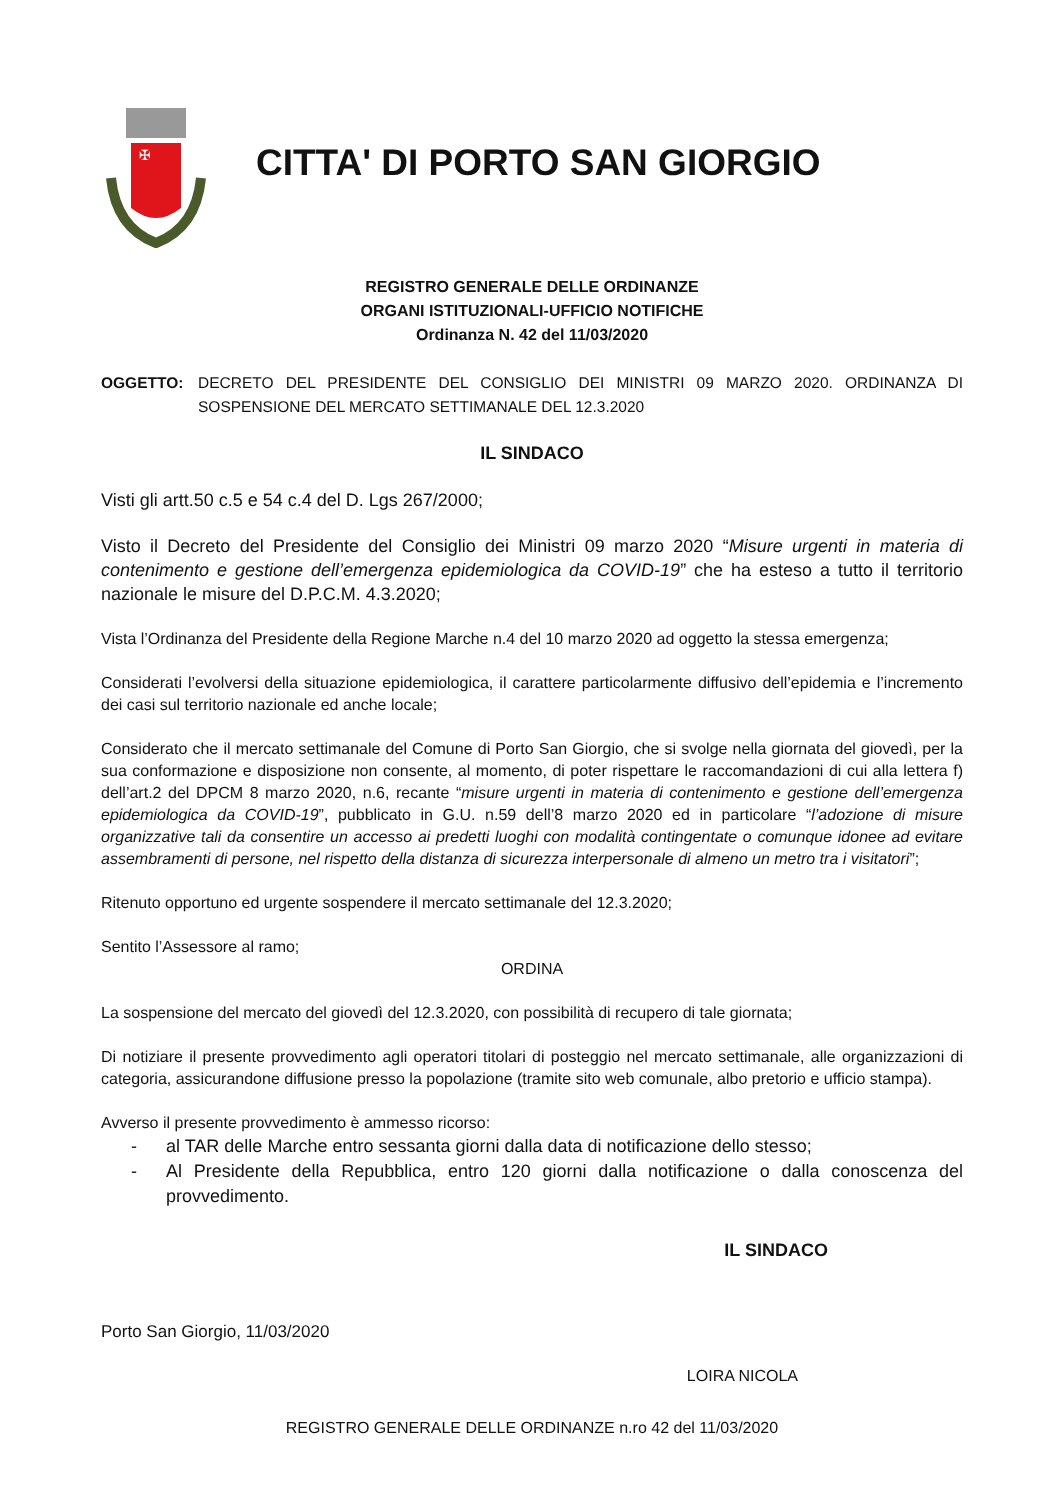✠
CITTA' DI PORTO SAN GIORGIO
REGISTRO GENERALE DELLE ORDINANZE
ORGANI ISTITUZIONALI-UFFICIO NOTIFICHE
Ordinanza N. 42 del 11/03/2020
OGGETTO: DECRETO DEL PRESIDENTE DEL CONSIGLIO DEI MINISTRI 09 MARZO 2020. ORDINANZA DI SOSPENSIONE DEL MERCATO SETTIMANALE DEL 12.3.2020
IL SINDACO
Visti gli artt.50 c.5 e 54 c.4 del D. Lgs 267/2000;
Visto il Decreto del Presidente del Consiglio dei Ministri 09 marzo 2020 “Misure urgenti in materia di contenimento e gestione dell’emergenza epidemiologica da COVID-19” che ha esteso a tutto il territorio nazionale le misure del D.P.C.M. 4.3.2020;
Vista l’Ordinanza del Presidente della Regione Marche n.4 del 10 marzo 2020 ad oggetto la stessa emergenza;
Considerati l’evolversi della situazione epidemiologica, il carattere particolarmente diffusivo dell’epidemia e l’incremento dei casi sul territorio nazionale ed anche locale;
Considerato che il mercato settimanale del Comune di Porto San Giorgio, che si svolge nella giornata del giovedì, per la sua conformazione e disposizione non consente, al momento, di poter rispettare le raccomandazioni di cui alla lettera f) dell’art.2 del DPCM 8 marzo 2020, n.6, recante “misure urgenti in materia di contenimento e gestione dell’emergenza epidemiologica da COVID-19”, pubblicato in G.U. n.59 dell’8 marzo 2020 ed in particolare “l’adozione di misure organizzative tali da consentire un accesso ai predetti luoghi con modalità contingentate o comunque idonee ad evitare assembramenti di persone, nel rispetto della distanza di sicurezza interpersonale di almeno un metro tra i visitatori”;
Ritenuto opportuno ed urgente sospendere il mercato settimanale del 12.3.2020;
Sentito l’Assessore al ramo;
ORDINA
La sospensione del mercato del giovedì del 12.3.2020, con possibilità di recupero di tale giornata;
Di notiziare il presente provvedimento agli operatori titolari di posteggio nel mercato settimanale, alle organizzazioni di categoria, assicurandone diffusione presso la popolazione (tramite sito web comunale, albo pretorio e ufficio stampa).
Avverso il presente provvedimento è ammesso ricorso:
- al TAR delle Marche entro sessanta giorni dalla data di notificazione dello stesso;
- Al Presidente della Repubblica, entro 120 giorni dalla notificazione o dalla conoscenza del provvedimento.
IL SINDACO
Porto San Giorgio, 11/03/2020
LOIRA NICOLA
REGISTRO GENERALE DELLE ORDINANZE n.ro 42 del 11/03/2020